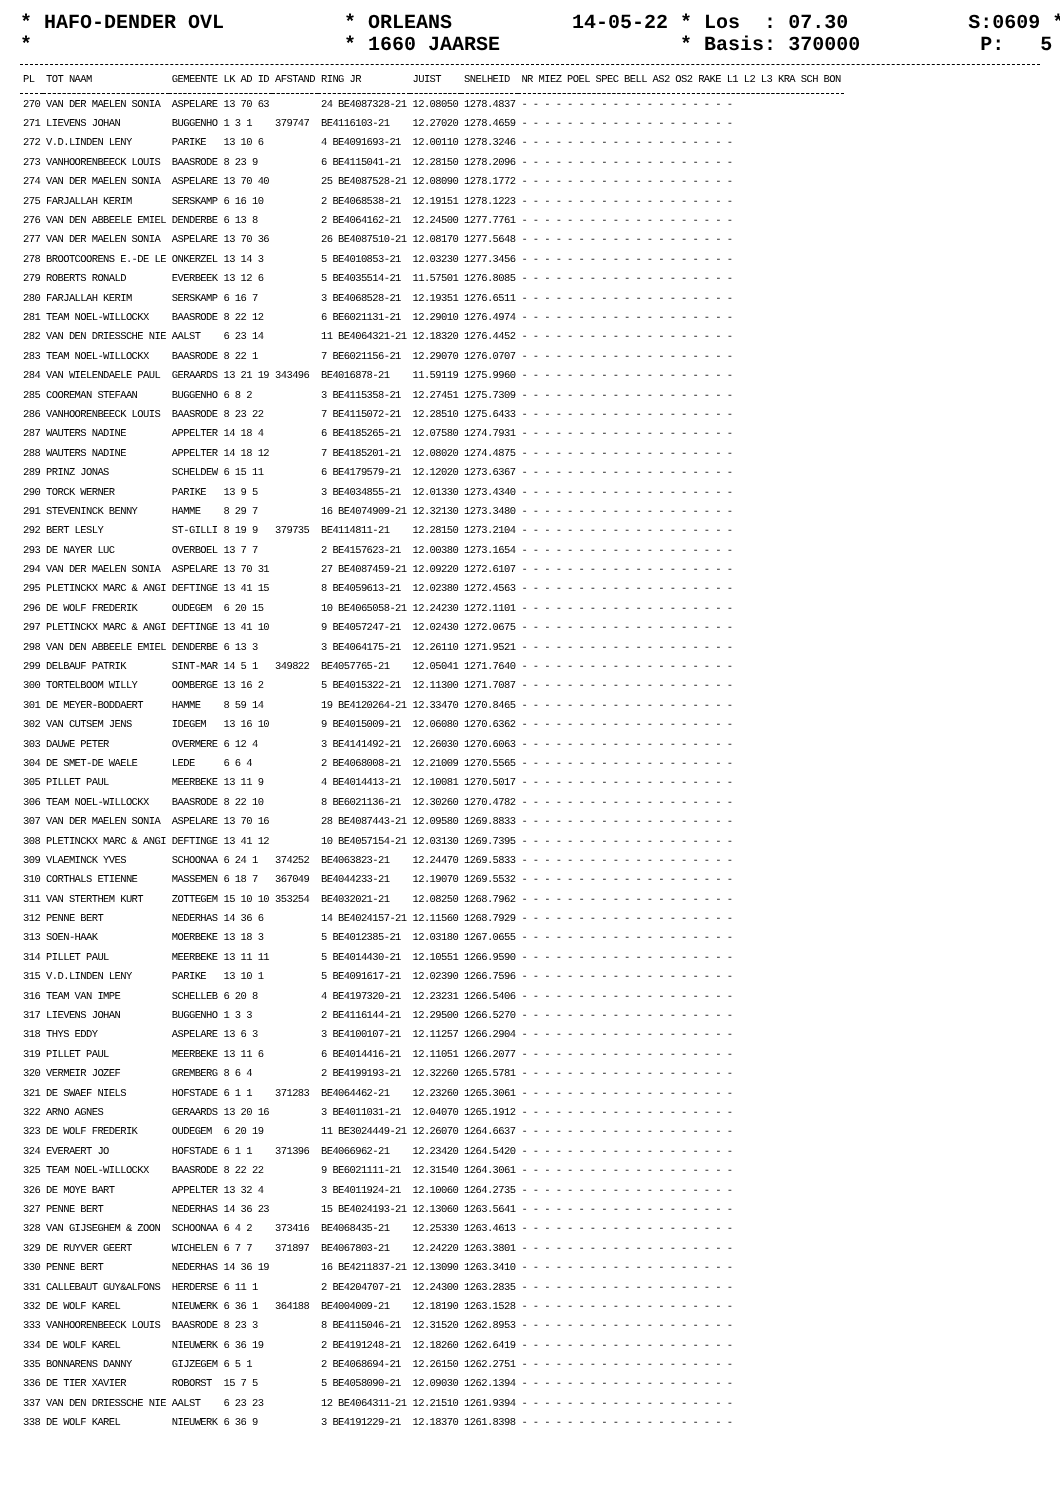* HAFO-DENDER OVL * ORLEANS 14-05-22 * Los : 07.30 S:0609 * * * 1660 JAARSE * Basis: 370000 P: 5 *
| PL | TOT NAAM | GEMEENTE | LK AD ID | AFSTAND | RING JR | JUIST | SNELHEID | NR MIEZ POEL SPEC BELL AS2 OS2 RAKE L1 L2 L3 KRA SCH BON |
| --- | --- | --- | --- | --- | --- | --- | --- | --- |
| 270 | VAN DER MAELEN SONIA | ASPELARE | 13 70 63 | | 24 BE4087328-21 | 12.08050 | 1278.4837 | - - - - - - - - - - - - - - - - - - - |
| 271 | LIEVENS JOHAN | BUGGENHO | 1 3 1 | 379747 | BE4116103-21 | 12.27020 | 1278.4659 | - - - - - - - - - - - - - - - - - - - |
| 272 | V.D.LINDEN LENY | PARIKE | 13 10 6 | | 4 BE4091693-21 | 12.00110 | 1278.3246 | - - - - - - - - - - - - - - - - - - - |
| 273 | VANHOORENBEECK LOUIS | BAASRODE | 8 23 9 | | 6 BE4115041-21 | 12.28150 | 1278.2096 | - - - - - - - - - - - - - - - - - - - |
| 274 | VAN DER MAELEN SONIA | ASPELARE | 13 70 40 | | 25 BE4087528-21 | 12.08090 | 1278.1772 | - - - - - - - - - - - - - - - - - - - |
| 275 | FARJALLAH KERIM | SERSKAMP | 6 16 10 | | 2 BE4068538-21 | 12.19151 | 1278.1223 | - - - - - - - - - - - - - - - - - - - |
| 276 | VAN DEN ABBEELE EMIEL | DENDERBE | 6 13 8 | | 2 BE4064162-21 | 12.24500 | 1277.7761 | - - - - - - - - - - - - - - - - - - - |
| 277 | VAN DER MAELEN SONIA | ASPELARE | 13 70 36 | | 26 BE4087510-21 | 12.08170 | 1277.5648 | - - - - - - - - - - - - - - - - - - - |
| 278 | BROOTCOORENS E.-DE LE | ONKERZEL | 13 14 3 | | 5 BE4010853-21 | 12.03230 | 1277.3456 | - - - - - - - - - - - - - - - - - - - |
| 279 | ROBERTS RONALD | EVERBEEK | 13 12 6 | | 5 BE4035514-21 | 11.57501 | 1276.8085 | - - - - - - - - - - - - - - - - - - - |
| 280 | FARJALLAH KERIM | SERSKAMP | 6 16 7 | | 3 BE4068528-21 | 12.19351 | 1276.6511 | - - - - - - - - - - - - - - - - - - - |
| 281 | TEAM NOEL-WILLOCKX | BAASRODE | 8 22 12 | | 6 BE6021131-21 | 12.29010 | 1276.4974 | - - - - - - - - - - - - - - - - - - - |
| 282 | VAN DEN DRIESSCHE NIE | AALST | 6 23 14 | | 11 BE4064321-21 | 12.18320 | 1276.4452 | - - - - - - - - - - - - - - - - - - - |
| 283 | TEAM NOEL-WILLOCKX | BAASRODE | 8 22 1 | | 7 BE6021156-21 | 12.29070 | 1276.0707 | - - - - - - - - - - - - - - - - - - - |
| 284 | VAN WIELENDAELE PAUL | GERAARDS | 13 21 19 | 343496 | BE4016878-21 | 11.59119 | 1275.9960 | - - - - - - - - - - - - - - - - - - - |
| 285 | COOREMAN STEFAAN | BUGGENHO | 6 8 2 | | 3 BE4115358-21 | 12.27451 | 1275.7309 | - - - - - - - - - - - - - - - - - - - |
| 286 | VANHOORENBEECK LOUIS | BAASRODE | 8 23 22 | | 7 BE4115072-21 | 12.28510 | 1275.6433 | - - - - - - - - - - - - - - - - - - - |
| 287 | WAUTERS NADINE | APPELTER | 14 18 4 | | 6 BE4185265-21 | 12.07580 | 1274.7931 | - - - - - - - - - - - - - - - - - - - |
| 288 | WAUTERS NADINE | APPELTER | 14 18 12 | | 7 BE4185201-21 | 12.08020 | 1274.4875 | - - - - - - - - - - - - - - - - - - - |
| 289 | PRINZ JONAS | SCHELDEW | 6 15 11 | | 6 BE4179579-21 | 12.12020 | 1273.6367 | - - - - - - - - - - - - - - - - - - - |
| 290 | TORCK WERNER | PARIKE | 13 9 5 | | 3 BE4034855-21 | 12.01330 | 1273.4340 | - - - - - - - - - - - - - - - - - - - |
| 291 | STEVENINCK BENNY | HAMME | 8 29 7 | | 16 BE4074909-21 | 12.32130 | 1273.3480 | - - - - - - - - - - - - - - - - - - - |
| 292 | BERT LESLY | ST-GILLI | 8 19 9 | 379735 | BE4114811-21 | 12.28150 | 1273.2104 | - - - - - - - - - - - - - - - - - - - |
| 293 | DE NAYER LUC | OVERBOEL | 13 7 7 | | 2 BE4157623-21 | 12.00380 | 1273.1654 | - - - - - - - - - - - - - - - - - - - |
| 294 | VAN DER MAELEN SONIA | ASPELARE | 13 70 31 | | 27 BE4087459-21 | 12.09220 | 1272.6107 | - - - - - - - - - - - - - - - - - - - |
| 295 | PLETINCKX MARC & ANGI | DEFTINGE | 13 41 15 | | 8 BE4059613-21 | 12.02380 | 1272.4563 | - - - - - - - - - - - - - - - - - - - |
| 296 | DE WOLF FREDERIK | OUDEGEM | 6 20 15 | | 10 BE4065058-21 | 12.24230 | 1272.1101 | - - - - - - - - - - - - - - - - - - - |
| 297 | PLETINCKX MARC & ANGI | DEFTINGE | 13 41 10 | | 9 BE4057247-21 | 12.02430 | 1272.0675 | - - - - - - - - - - - - - - - - - - - |
| 298 | VAN DEN ABBEELE EMIEL | DENDERBE | 6 13 3 | | 3 BE4064175-21 | 12.26110 | 1271.9521 | - - - - - - - - - - - - - - - - - - - |
| 299 | DELBAUF PATRIK | SINT-MAR | 14 5 1 | 349822 | BE4057765-21 | 12.05041 | 1271.7640 | - - - - - - - - - - - - - - - - - - - |
| 300 | TORTELBOOM WILLY | OOMBERGE | 13 16 2 | | 5 BE4015322-21 | 12.11300 | 1271.7087 | - - - - - - - - - - - - - - - - - - - |
| 301 | DE MEYER-BODDAERT | HAMME | 8 59 14 | | 19 BE4120264-21 | 12.33470 | 1270.8465 | - - - - - - - - - - - - - - - - - - - |
| 302 | VAN CUTSEM JENS | IDEGEM | 13 16 10 | | 9 BE4015009-21 | 12.06080 | 1270.6362 | - - - - - - - - - - - - - - - - - - - |
| 303 | DAUWE PETER | OVERMERE | 6 12 4 | | 3 BE4141492-21 | 12.26030 | 1270.6063 | - - - - - - - - - - - - - - - - - - - |
| 304 | DE SMET-DE WAELE | LEDE | 6 6 4 | | 2 BE4068008-21 | 12.21009 | 1270.5565 | - - - - - - - - - - - - - - - - - - - |
| 305 | PILLET PAUL | MEERBEKE | 13 11 9 | | 4 BE4014413-21 | 12.10081 | 1270.5017 | - - - - - - - - - - - - - - - - - - - |
| 306 | TEAM NOEL-WILLOCKX | BAASRODE | 8 22 10 | | 8 BE6021136-21 | 12.30260 | 1270.4782 | - - - - - - - - - - - - - - - - - - - |
| 307 | VAN DER MAELEN SONIA | ASPELARE | 13 70 16 | | 28 BE4087443-21 | 12.09580 | 1269.8833 | - - - - - - - - - - - - - - - - - - - |
| 308 | PLETINCKX MARC & ANGI | DEFTINGE | 13 41 12 | | 10 BE4057154-21 | 12.03130 | 1269.7395 | - - - - - - - - - - - - - - - - - - - |
| 309 | VLAEMINCK YVES | SCHOONAA | 6 24 1 | 374252 | BE4063823-21 | 12.24470 | 1269.5833 | - - - - - - - - - - - - - - - - - - - |
| 310 | CORTHALS ETIENNE | MASSEMEN | 6 18 7 | 367049 | BE4044233-21 | 12.19070 | 1269.5532 | - - - - - - - - - - - - - - - - - - - |
| 311 | VAN STERTHEM KURT | ZOTTEGEM | 15 10 10 | 353254 | BE4032021-21 | 12.08250 | 1268.7962 | - - - - - - - - - - - - - - - - - - - |
| 312 | PENNE BERT | NEDERHAS | 14 36 6 | | 14 BE4024157-21 | 12.11560 | 1268.7929 | - - - - - - - - - - - - - - - - - - - |
| 313 | SOEN-HAAK | MOERBEKE | 13 18 3 | | 5 BE4012385-21 | 12.03180 | 1267.0655 | - - - - - - - - - - - - - - - - - - - |
| 314 | PILLET PAUL | MEERBEKE | 13 11 11 | | 5 BE4014430-21 | 12.10551 | 1266.9590 | - - - - - - - - - - - - - - - - - - - |
| 315 | V.D.LINDEN LENY | PARIKE | 13 10 1 | | 5 BE4091617-21 | 12.02390 | 1266.7596 | - - - - - - - - - - - - - - - - - - - |
| 316 | TEAM VAN IMPE | SCHELLEB | 6 20 8 | | 4 BE4197320-21 | 12.23231 | 1266.5406 | - - - - - - - - - - - - - - - - - - - |
| 317 | LIEVENS JOHAN | BUGGENHO | 1 3 3 | | 2 BE4116144-21 | 12.29500 | 1266.5270 | - - - - - - - - - - - - - - - - - - - |
| 318 | THYS EDDY | ASPELARE | 13 6 3 | | 3 BE4100107-21 | 12.11257 | 1266.2904 | - - - - - - - - - - - - - - - - - - - |
| 319 | PILLET PAUL | MEERBEKE | 13 11 6 | | 6 BE4014416-21 | 12.11051 | 1266.2077 | - - - - - - - - - - - - - - - - - - - |
| 320 | VERMEIR JOZEF | GREMBERG | 8 6 4 | | 2 BE4199193-21 | 12.32260 | 1265.5781 | - - - - - - - - - - - - - - - - - - - |
| 321 | DE SWAEF NIELS | HOFSTADE | 6 1 1 | 371283 | BE4064462-21 | 12.23260 | 1265.3061 | - - - - - - - - - - - - - - - - - - - |
| 322 | ARNO AGNES | GERAARDS | 13 20 16 | | 3 BE4011031-21 | 12.04070 | 1265.1912 | - - - - - - - - - - - - - - - - - - - |
| 323 | DE WOLF FREDERIK | OUDEGEM | 6 20 19 | | 11 BE3024449-21 | 12.26070 | 1264.6637 | - - - - - - - - - - - - - - - - - - - |
| 324 | EVERAERT JO | HOFSTADE | 6 1 1 | 371396 | BE4066962-21 | 12.23420 | 1264.5420 | - - - - - - - - - - - - - - - - - - - |
| 325 | TEAM NOEL-WILLOCKX | BAASRODE | 8 22 22 | | 9 BE6021111-21 | 12.31540 | 1264.3061 | - - - - - - - - - - - - - - - - - - - |
| 326 | DE MOYE BART | APPELTER | 13 32 4 | | 3 BE4011924-21 | 12.10060 | 1264.2735 | - - - - - - - - - - - - - - - - - - - |
| 327 | PENNE BERT | NEDERHAS | 14 36 23 | | 15 BE4024193-21 | 12.13060 | 1263.5641 | - - - - - - - - - - - - - - - - - - - |
| 328 | VAN GIJSEGHEM & ZOON | SCHOONAA | 6 4 2 | 373416 | BE4068435-21 | 12.25330 | 1263.4613 | - - - - - - - - - - - - - - - - - - - |
| 329 | DE RUYVER GEERT | WICHELEN | 6 7 7 | 371897 | BE4067803-21 | 12.24220 | 1263.3801 | - - - - - - - - - - - - - - - - - - - |
| 330 | PENNE BERT | NEDERHAS | 14 36 19 | | 16 BE4211837-21 | 12.13090 | 1263.3410 | - - - - - - - - - - - - - - - - - - - |
| 331 | CALLEBAUT GUY&ALFONS | HERDERSE | 6 11 1 | | 2 BE4204707-21 | 12.24300 | 1263.2835 | - - - - - - - - - - - - - - - - - - - |
| 332 | DE WOLF KAREL | NIEUWERK | 6 36 1 | 364188 | BE4004009-21 | 12.18190 | 1263.1528 | - - - - - - - - - - - - - - - - - - - |
| 333 | VANHOORENBEECK LOUIS | BAASRODE | 8 23 3 | | 8 BE4115046-21 | 12.31520 | 1262.8953 | - - - - - - - - - - - - - - - - - - - |
| 334 | DE WOLF KAREL | NIEUWERK | 6 36 19 | | 2 BE4191248-21 | 12.18260 | 1262.6419 | - - - - - - - - - - - - - - - - - - - |
| 335 | BONNARENS DANNY | GIJZEGEM | 6 5 1 | | 2 BE4068694-21 | 12.26150 | 1262.2751 | - - - - - - - - - - - - - - - - - - - |
| 336 | DE TIER XAVIER | ROBORST | 15 7 5 | | 5 BE4058090-21 | 12.09030 | 1262.1394 | - - - - - - - - - - - - - - - - - - - |
| 337 | VAN DEN DRIESSCHE NIE | AALST | 6 23 23 | | 12 BE4064311-21 | 12.21510 | 1261.9394 | - - - - - - - - - - - - - - - - - - - |
| 338 | DE WOLF KAREL | NIEUWERK | 6 36 9 | | 3 BE4191229-21 | 12.18370 | 1261.8398 | - - - - - - - - - - - - - - - - - - - |